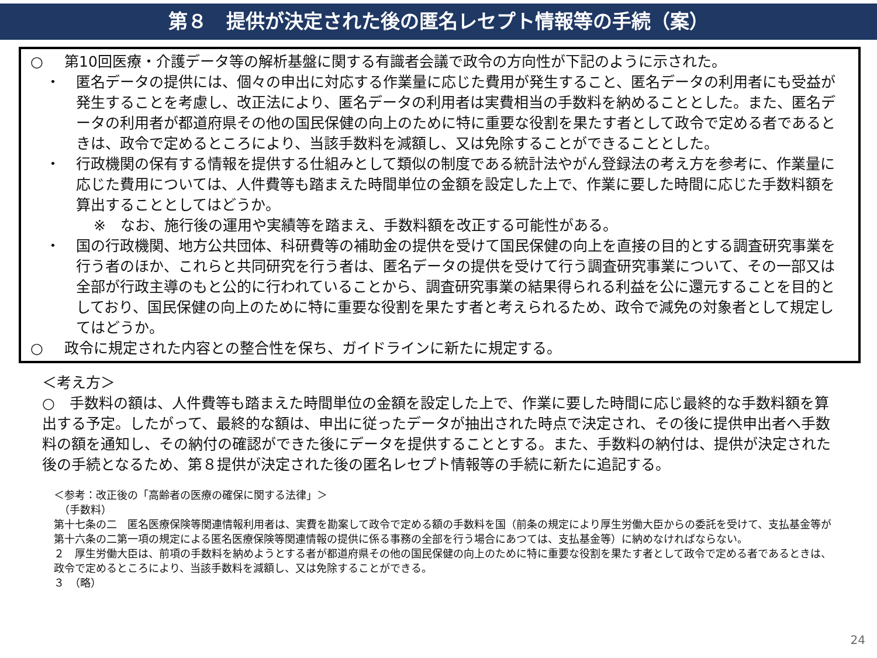第８　提供が決定された後の匿名レセプト情報等の手続（案）
○ 第10回医療・介護データ等の解析基盤に関する有識者会議で政令の方向性が下記のように示された。
・ 匿名データの提供には、個々の申出に対応する作業量に応じた費用が発生すること、匿名データの利用者にも受益が発生することを考慮し、改正法により、匿名データの利用者は実費相当の手数料を納めることとした。また、匿名データの利用者が都道府県その他の国民保健の向上のために特に重要な役割を果たす者として政令で定める者であるときは、政令で定めるところにより、当該手数料を減額し、又は免除することができることとした。
・ 行政機関の保有する情報を提供する仕組みとして類似の制度である統計法やがん登録法の考え方を参考に、作業量に応じた費用については、人件費等も踏まえた時間単位の金額を設定した上で、作業に要した時間に応じた手数料額を算出することとしてはどうか。
※　なお、施行後の運用や実績等を踏まえ、手数料額を改正する可能性がある。
・ 国の行政機関、地方公共団体、科研費等の補助金の提供を受けて国民保健の向上を直接の目的とする調査研究事業を行う者のほか、これらと共同研究を行う者は、匿名データの提供を受けて行う調査研究事業について、その一部又は全部が行政主導のもと公的に行われていることから、調査研究事業の結果得られる利益を公に還元することを目的としており、国民保健の向上のために特に重要な役割を果たす者と考えられるため、政令で減免の対象者として規定してはどうか。
○ 政令に規定された内容との整合性を保ち、ガイドラインに新たに規定する。
＜考え方＞
○　手数料の額は、人件費等も踏まえた時間単位の金額を設定した上で、作業に要した時間に応じ最終的な手数料額を算出する予定。したがって、最終的な額は、申出に従ったデータが抽出された時点で決定され、その後に提供申出者へ手数料の額を通知し、その納付の確認ができた後にデータを提供することとする。また、手数料の納付は、提供が決定された後の手続となるため、第８提供が決定された後の匿名レセプト情報等の手続に新たに追記する。
＜参考：改正後の「高齢者の医療の確保に関する法律」＞
　（手数料）
第十七条の二　匿名医療保険等関連情報利用者は、実費を勘案して政令で定める額の手数料を国（前条の規定により厚生労働大臣からの委託を受けて、支払基金等が第十六条の二第一項の規定による匿名医療保険等関連情報の提供に係る事務の全部を行う場合にあつては、支払基金等）に納めなければならない。
２　厚生労働大臣は、前項の手数料を納めようとする者が都道府県その他の国民保健の向上のために特に重要な役割を果たす者として政令で定める者であるときは、政令で定めるところにより、当該手数料を減額し、又は免除することができる。
３　（略）
24